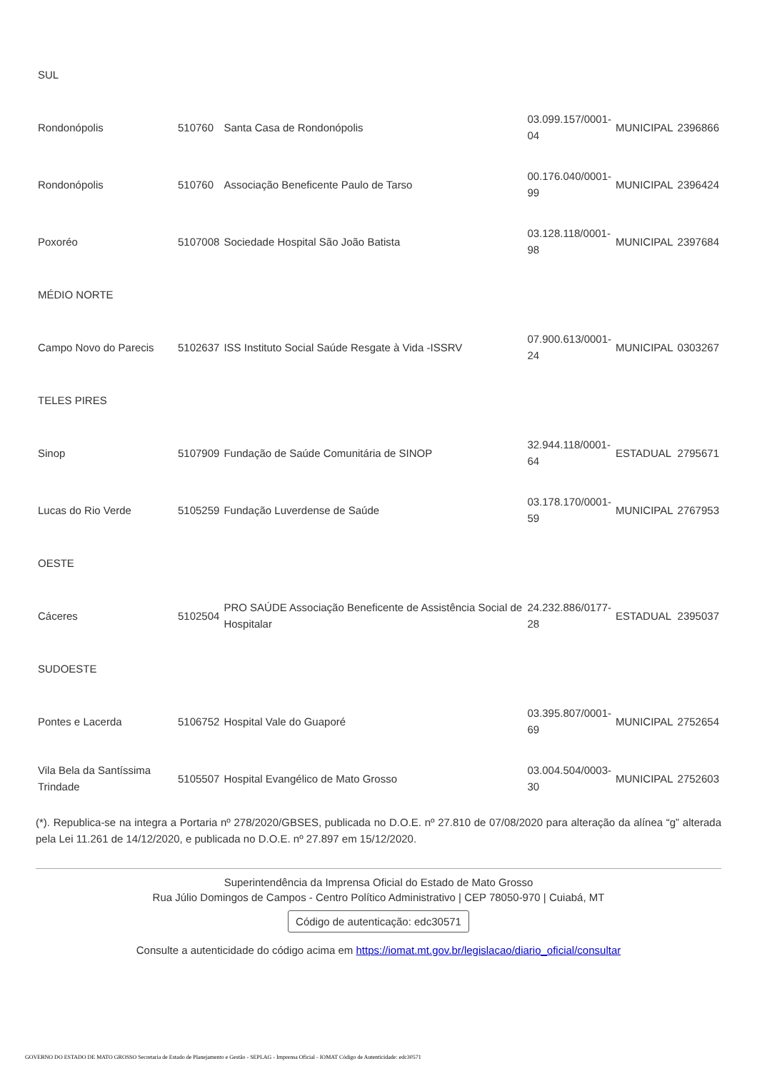| SUL | | | | | |
| Rondonópolis | 510760 | Santa Casa de Rondonópolis | 03.099.157/0001- 04 | MUNICIPAL | 2396866 |
| Rondonópolis | 510760 | Associação Beneficente Paulo de Tarso | 00.176.040/0001- 99 | MUNICIPAL | 2396424 |
| Poxoréo | 5107008 | Sociedade Hospital São João Batista | 03.128.118/0001- 98 | MUNICIPAL | 2397684 |
| MÉDIO NORTE | | | | | |
| Campo Novo do Parecis | 5102637 | ISS Instituto Social Saúde Resgate à Vida -ISSRV | 07.900.613/0001- 24 | MUNICIPAL | 0303267 |
| TELES PIRES | | | | | |
| Sinop | 5107909 | Fundação de Saúde Comunitária de SINOP | 32.944.118/0001- 64 | ESTADUAL | 2795671 |
| Lucas do Rio Verde | 5105259 | Fundação Luverdense de Saúde | 03.178.170/0001- 59 | MUNICIPAL | 2767953 |
| OESTE | | | | | |
| Cáceres | 5102504 | PRO SAÚDE Associação Beneficente de Assistência Social de Hospitalar | 24.232.886/0177- 28 | ESTADUAL | 2395037 |
| SUDOESTE | | | | | |
| Pontes e Lacerda | 5106752 | Hospital Vale do Guaporé | 03.395.807/0001- 69 | MUNICIPAL | 2752654 |
| Vila Bela da Santíssima Trindade | 5105507 | Hospital Evangélico de Mato Grosso | 03.004.504/0003- 30 | MUNICIPAL | 2752603 |
(*). Republica-se na integra a Portaria nº 278/2020/GBSES, publicada no D.O.E. nº 27.810 de 07/08/2020 para alteração da alínea “g” alterada pela Lei 11.261 de 14/12/2020, e publicada no D.O.E. nº 27.897 em 15/12/2020.
Superintendência da Imprensa Oficial do Estado de Mato Grosso
Rua Júlio Domingos de Campos - Centro Político Administrativo | CEP 78050-970 | Cuiabá, MT
Código de autenticação: edc30571
Consulte a autenticidade do código acima em https://iomat.mt.gov.br/legislacao/diario_oficial/consultar
GOVERNO DO ESTADO DE MATO GROSSO Secretaria de Estado de Planejamento e Gestão - SEPLAG - Imprensa Oficial - IOMAT Código de Autenticidade: edc30571